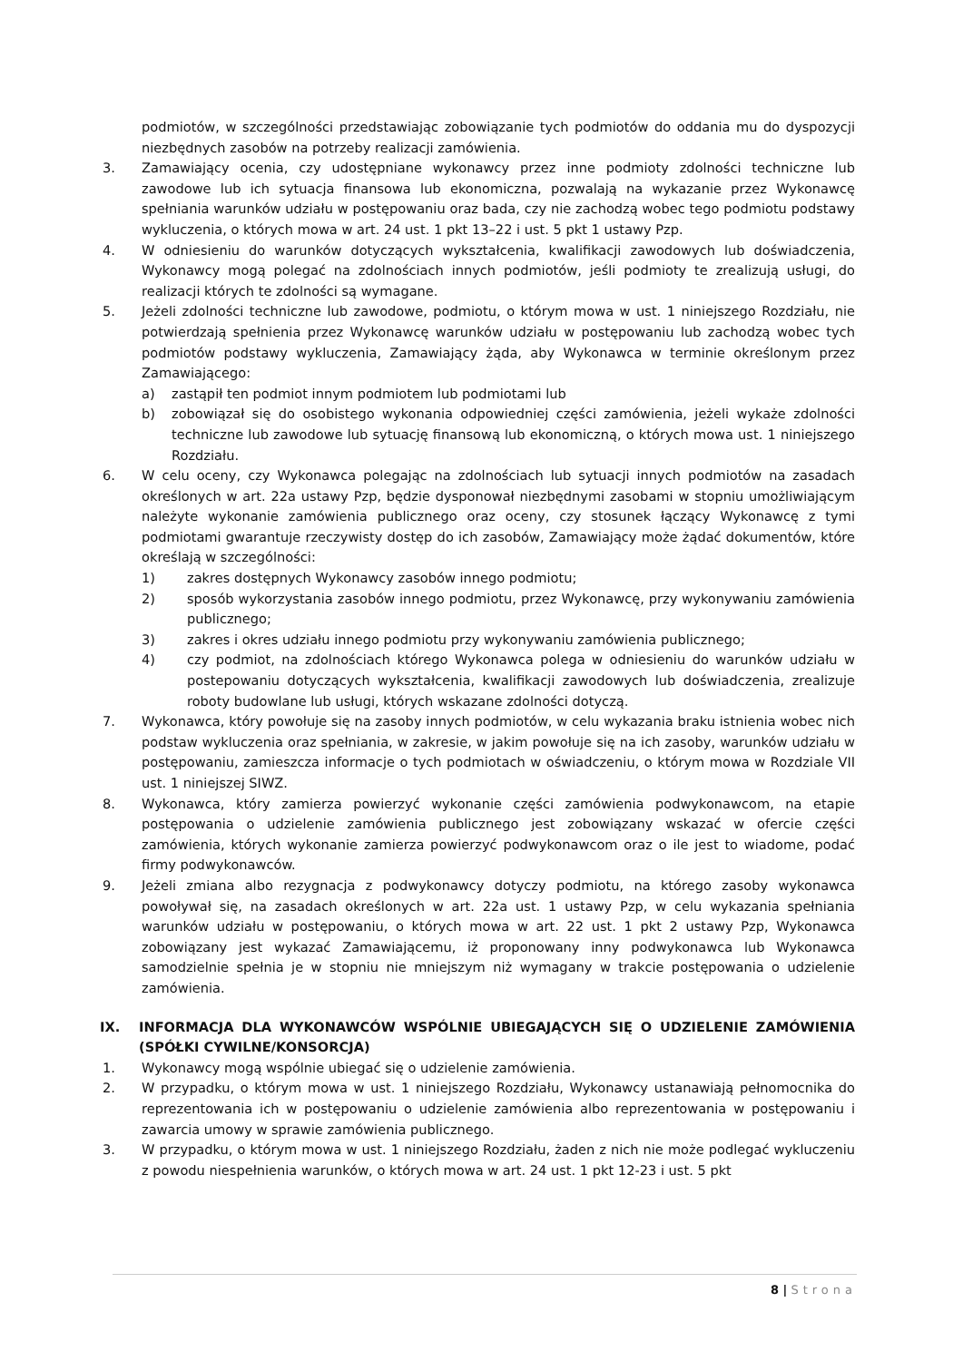podmiotów, w szczególności przedstawiając zobowiązanie tych podmiotów do oddania mu do dyspozycji niezbędnych zasobów na potrzeby realizacji zamówienia.
3. Zamawiający ocenia, czy udostępniane wykonawcy przez inne podmioty zdolności techniczne lub zawodowe lub ich sytuacja finansowa lub ekonomiczna, pozwalają na wykazanie przez Wykonawcę spełniania warunków udziału w postępowaniu oraz bada, czy nie zachodzą wobec tego podmiotu podstawy wykluczenia, o których mowa w art. 24 ust. 1 pkt 13–22 i ust. 5 pkt 1 ustawy Pzp.
4. W odniesieniu do warunków dotyczących wykształcenia, kwalifikacji zawodowych lub doświadczenia, Wykonawcy mogą polegać na zdolnościach innych podmiotów, jeśli podmioty te zrealizują usługi, do realizacji których te zdolności są wymagane.
5. Jeżeli zdolności techniczne lub zawodowe, podmiotu, o którym mowa w ust. 1 niniejszego Rozdziału, nie potwierdzają spełnienia przez Wykonawcę warunków udziału w postępowaniu lub zachodzą wobec tych podmiotów podstawy wykluczenia, Zamawiający żąda, aby Wykonawca w terminie określonym przez Zamawiającego:
a) zastąpił ten podmiot innym podmiotem lub podmiotami lub
b) zobowiązał się do osobistego wykonania odpowiedniej części zamówienia, jeżeli wykaże zdolności techniczne lub zawodowe lub sytuację finansową lub ekonomiczną, o których mowa ust. 1 niniejszego Rozdziału.
6. W celu oceny, czy Wykonawca polegając na zdolnościach lub sytuacji innych podmiotów na zasadach określonych w art. 22a ustawy Pzp, będzie dysponował niezbędnymi zasobami w stopniu umożliwiającym należyte wykonanie zamówienia publicznego oraz oceny, czy stosunek łączący Wykonawcę z tymi podmiotami gwarantuje rzeczywisty dostęp do ich zasobów, Zamawiający może żądać dokumentów, które określają w szczególności:
1) zakres dostępnych Wykonawcy zasobów innego podmiotu;
2) sposób wykorzystania zasobów innego podmiotu, przez Wykonawcę, przy wykonywaniu zamówienia publicznego;
3) zakres i okres udziału innego podmiotu przy wykonywaniu zamówienia publicznego;
4) czy podmiot, na zdolnościach którego Wykonawca polega w odniesieniu do warunków udziału w postepowaniu dotyczących wykształcenia, kwalifikacji zawodowych lub doświadczenia, zrealizuje roboty budowlane lub usługi, których wskazane zdolności dotyczą.
7. Wykonawca, który powołuje się na zasoby innych podmiotów, w celu wykazania braku istnienia wobec nich podstaw wykluczenia oraz spełniania, w zakresie, w jakim powołuje się na ich zasoby, warunków udziału w postępowaniu, zamieszcza informacje o tych podmiotach w oświadczeniu, o którym mowa w Rozdziale VII ust. 1 niniejszej SIWZ.
8. Wykonawca, który zamierza powierzyć wykonanie części zamówienia podwykonawcom, na etapie postępowania o udzielenie zamówienia publicznego jest zobowiązany wskazać w ofercie części zamówienia, których wykonanie zamierza powierzyć podwykonawcom oraz o ile jest to wiadome, podać firmy podwykonawców.
9. Jeżeli zmiana albo rezygnacja z podwykonawcy dotyczy podmiotu, na którego zasoby wykonawca powoływał się, na zasadach określonych w art. 22a ust. 1 ustawy Pzp, w celu wykazania spełniania warunków udziału w postępowaniu, o których mowa w art. 22 ust. 1 pkt 2 ustawy Pzp, Wykonawca zobowiązany jest wykazać Zamawiającemu, iż proponowany inny podwykonawca lub Wykonawca samodzielnie spełnia je w stopniu nie mniejszym niż wymagany w trakcie postępowania o udzielenie zamówienia.
IX. INFORMACJA DLA WYKONAWCÓW WSPÓLNIE UBIEGAJĄCYCH SIĘ O UDZIELENIE ZAMÓWIENIA (SPÓŁKI CYWILNE/KONSORCJA)
1. Wykonawcy mogą wspólnie ubiegać się o udzielenie zamówienia.
2. W przypadku, o którym mowa w ust. 1 niniejszego Rozdziału, Wykonawcy ustanawiają pełnomocnika do reprezentowania ich w postępowaniu o udzielenie zamówienia albo reprezentowania w postępowaniu i zawarcia umowy w sprawie zamówienia publicznego.
3. W przypadku, o którym mowa w ust. 1 niniejszego Rozdziału, żaden z nich nie może podlegać wykluczeniu z powodu niespełnienia warunków, o których mowa w art. 24 ust. 1 pkt 12-23 i ust. 5 pkt
8 | Strona